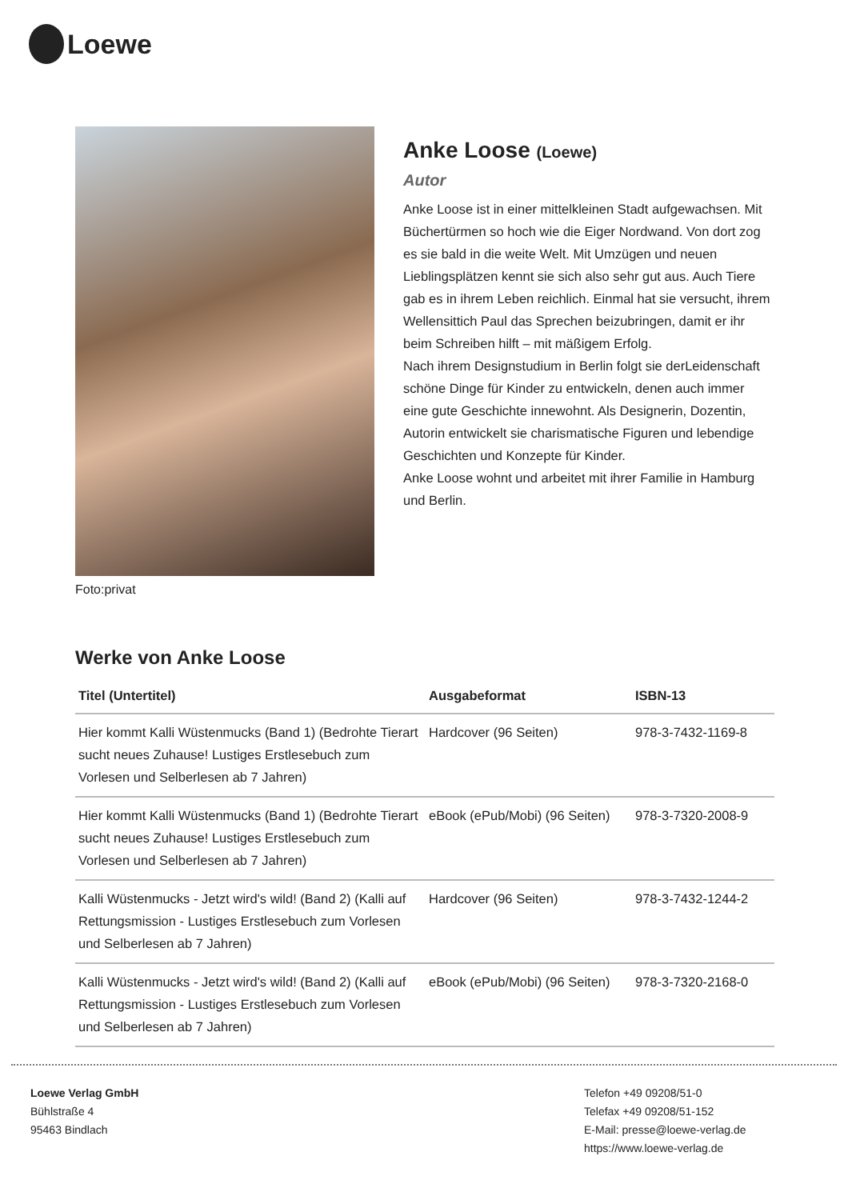Loewe
Foto:privat
Anke Loose (Loewe)
Autor
Anke Loose ist in einer mittelkleinen Stadt aufgewachsen. Mit Büchertürmen so hoch wie die Eiger Nordwand. Von dort zog es sie bald in die weite Welt. Mit Umzügen und neuen Lieblingsplätzen kennt sie sich also sehr gut aus. Auch Tiere gab es in ihrem Leben reichlich. Einmal hat sie versucht, ihrem Wellensittich Paul das Sprechen beizubringen, damit er ihr beim Schreiben hilft – mit mäßigem Erfolg.
Nach ihrem Designstudium in Berlin folgt sie derLeidenschaft schöne Dinge für Kinder zu entwickeln, denen auch immer eine gute Geschichte innewohnt. Als Designerin, Dozentin, Autorin entwickelt sie charismatische Figuren und lebendige Geschichten und Konzepte für Kinder.
Anke Loose wohnt und arbeitet mit ihrer Familie in Hamburg und Berlin.
Werke von Anke Loose
| Titel (Untertitel) | Ausgabeformat | ISBN-13 |
| --- | --- | --- |
| Hier kommt Kalli Wüstenmucks (Band 1) (Bedrohte Tierart sucht neues Zuhause! Lustiges Erstlesebuch zum Vorlesen und Selberlesen ab 7 Jahren) | Hardcover (96 Seiten) | 978-3-7432-1169-8 |
| Hier kommt Kalli Wüstenmucks (Band 1) (Bedrohte Tierart sucht neues Zuhause! Lustiges Erstlesebuch zum Vorlesen und Selberlesen ab 7 Jahren) | eBook (ePub/Mobi) (96 Seiten) | 978-3-7320-2008-9 |
| Kalli Wüstenmucks - Jetzt wird's wild! (Band 2) (Kalli auf Rettungsmission - Lustiges Erstlesebuch zum Vorlesen und Selberlesen ab 7 Jahren) | Hardcover (96 Seiten) | 978-3-7432-1244-2 |
| Kalli Wüstenmucks - Jetzt wird's wild! (Band 2) (Kalli auf Rettungsmission - Lustiges Erstlesebuch zum Vorlesen und Selberlesen ab 7 Jahren) | eBook (ePub/Mobi) (96 Seiten) | 978-3-7320-2168-0 |
Loewe Verlag GmbH
Bühlstraße 4
95463 Bindlach
Telefon +49 09208/51-0
Telefax +49 09208/51-152
E-Mail: presse@loewe-verlag.de
https://www.loewe-verlag.de